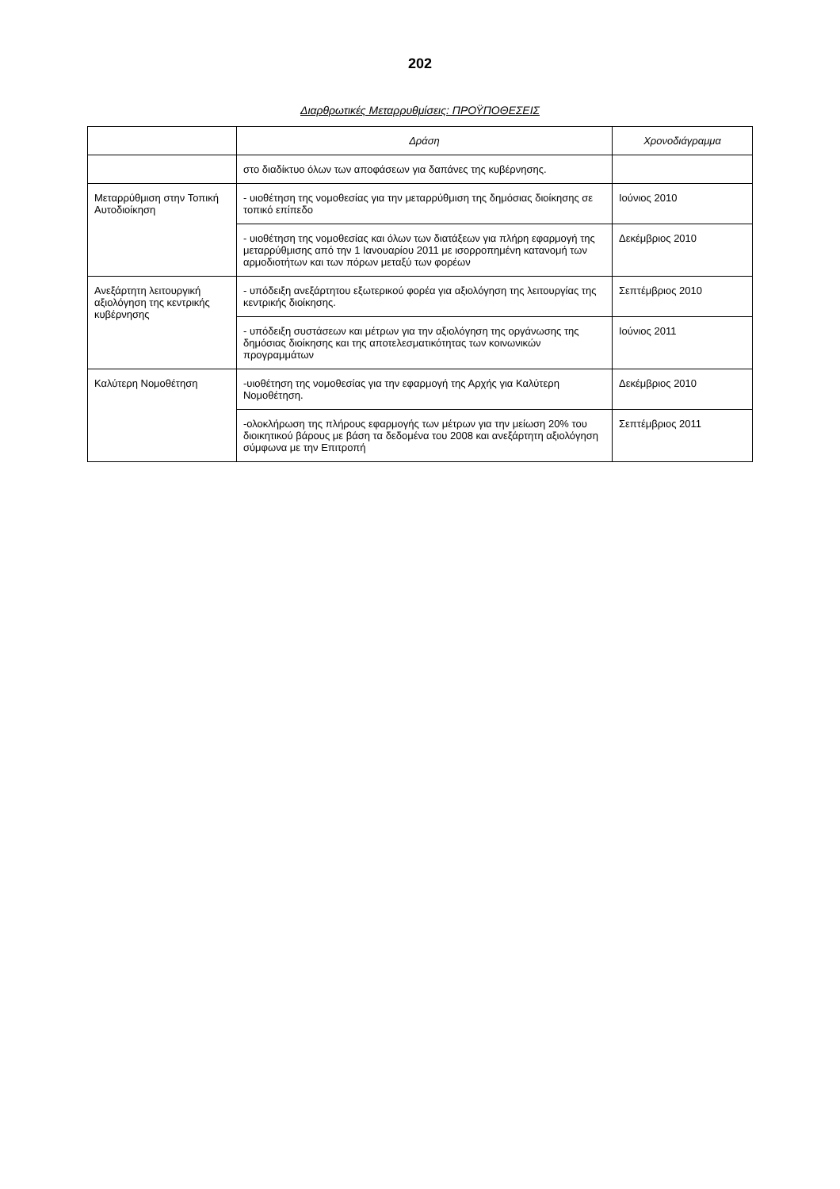202
Διαρθρωτικές Μεταρρυθμίσεις: ΠΡΟΫΠΟΘΕΣΕΙΣ
| | Δράση | Χρονοδιάγραμμα |
| --- | --- | --- |
| | στο διαδίκτυο όλων των αποφάσεων για δαπάνες της κυβέρνησης. | |
| Μεταρρύθμιση στην Τοπική Αυτοδιοίκηση | - υιοθέτηση της νομοθεσίας για την μεταρρύθμιση της δημόσιας διοίκησης σε τοπικό επίπεδο | Ιούνιος 2010 |
| | - υιοθέτηση της νομοθεσίας και όλων των διατάξεων για πλήρη εφαρμογή της μεταρρύθμισης από την 1 Ιανουαρίου 2011 με ισορροπημένη κατανομή των αρμοδιοτήτων και των πόρων μεταξύ των φορέων | Δεκέμβριος 2010 |
| Ανεξάρτητη λειτουργική αξιολόγηση της κεντρικής κυβέρνησης | - υπόδειξη ανεξάρτητου εξωτερικού φορέα για αξιολόγηση της λειτουργίας της κεντρικής διοίκησης. | Σεπτέμβριος 2010 |
| | - υπόδειξη συστάσεων και μέτρων για την αξιολόγηση της οργάνωσης της δημόσιας διοίκησης και της αποτελεσματικότητας των κοινωνικών προγραμμάτων | Ιούνιος 2011 |
| Καλύτερη Νομοθέτηση | -υιοθέτηση της νομοθεσίας για την εφαρμογή της Αρχής για Καλύτερη Νομοθέτηση. | Δεκέμβριος 2010 |
| | -ολοκλήρωση της πλήρους εφαρμογής των μέτρων για την μείωση 20% του διοικητικού βάρους με βάση τα δεδομένα του 2008 και ανεξάρτητη αξιολόγηση σύμφωνα με την Επιτροπή | Σεπτέμβριος 2011 |